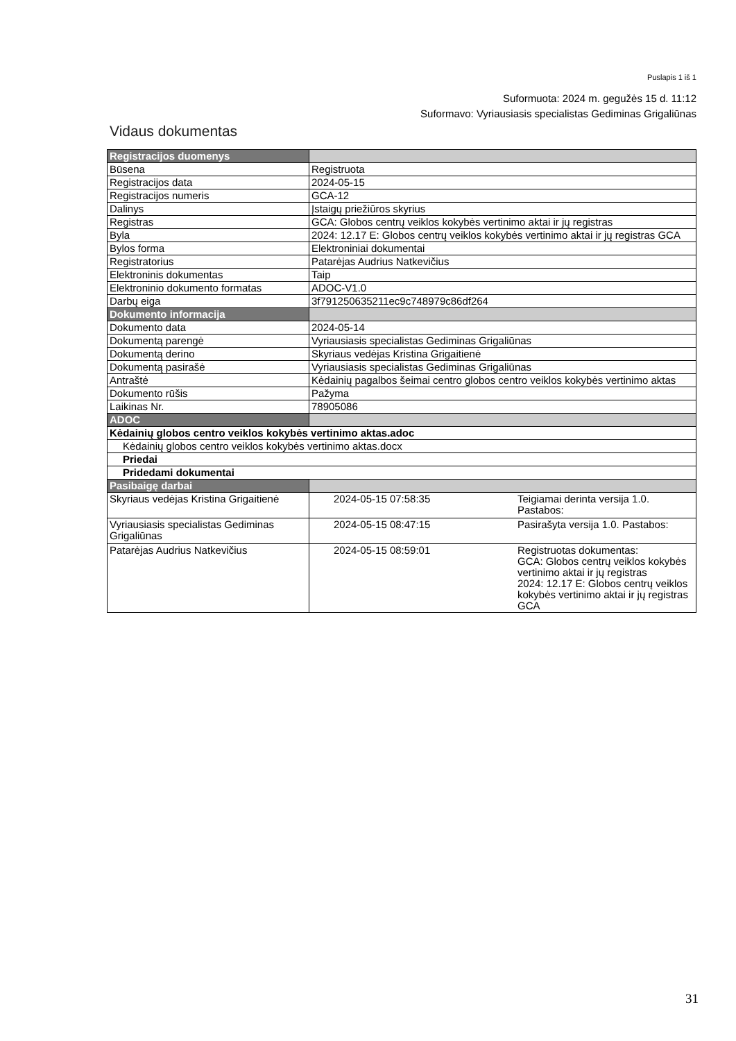Puslapis 1 iš 1
Suformuota: 2024 m. gegužės 15 d. 11:12
Suformavo: Vyriausiasis specialistas Gediminas Grigaliūnas
Vidaus dokumentas
| Registracijos duomenys | | |
| --- | --- | --- |
| Būsena | Registruota | |
| Registracijos data | 2024-05-15 | |
| Registracijos numeris | GCA-12 | |
| Dalinys | Įstaigų priežiūros skyrius | |
| Registras | GCA: Globos centrų veiklos kokybės vertinimo aktai ir jų registras | |
| Byla | 2024: 12.17 E: Globos centrų veiklos kokybės vertinimo aktai ir jų registras GCA | |
| Bylos forma | Elektroniniai dokumentai | |
| Registratorius | Patarėjas Audrius Natkevičius | |
| Elektroninis dokumentas | Taip | |
| Elektroninio dokumento formatas | ADOC-V1.0 | |
| Darbų eiga | 3f791250635211ec9c748979c86df264 | |
| Dokumento informacija | | |
| Dokumento data | 2024-05-14 | |
| Dokumentą parengė | Vyriausiasis specialistas Gediminas Grigaliūnas | |
| Dokumentą derino | Skyriaus vedėjas Kristina Grigaitienė | |
| Dokumentą pasirašė | Vyriausiasis specialistas Gediminas Grigaliūnas | |
| Antraštė | Kėdainių pagalbos šeimai centro globos centro veiklos kokybės vertinimo aktas | |
| Dokumento rūšis | Pažyma | |
| Laikinas Nr. | 78905086 | |
| ADOC | | |
| Kėdainių globos centro veiklos kokybės vertinimo aktas.adoc | | |
| Kėdainių globos centro veiklos kokybės vertinimo aktas.docx | | |
| Priedai | | |
| Pridedami dokumentai | | |
| Pasibaigę darbai | | |
| Skyriaus vedėjas Kristina Grigaitienė | 2024-05-15 07:58:35 | Teigiamai derinta versija 1.0. Pastabos: |
| Vyriausiasis specialistas Gediminas Grigaliūnas | 2024-05-15 08:47:15 | Pasirašyta versija 1.0. Pastabos: |
| Patarėjas Audrius Natkevičius | 2024-05-15 08:59:01 | Registruotas dokumentas: GCA: Globos centrų veiklos kokybės vertinimo aktai ir jų registras 2024: 12.17 E: Globos centrų veiklos kokybės vertinimo aktai ir jų registras GCA |
31